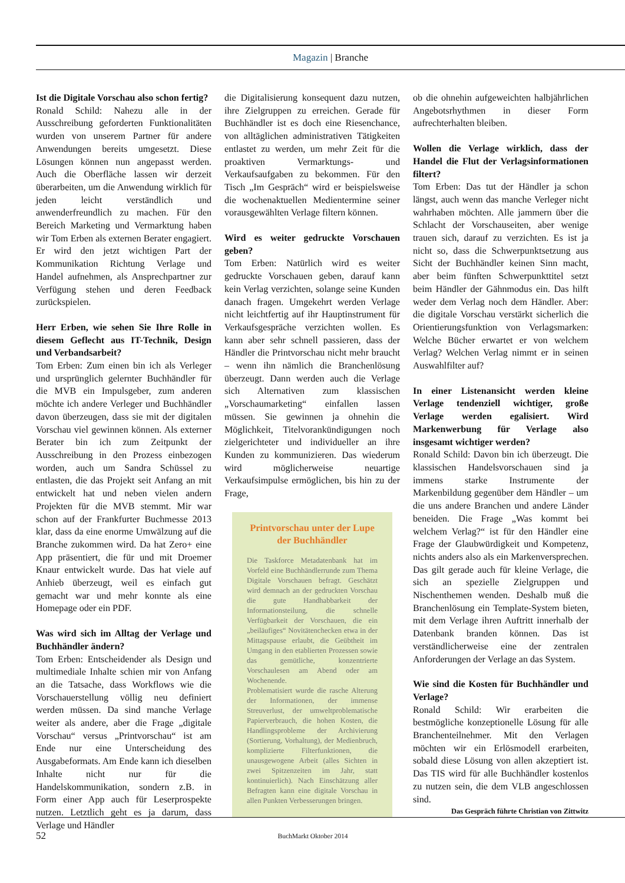Magazin | Branche
Ist die Digitale Vorschau also schon fertig?
Ronald Schild: Nahezu alle in der Ausschreibung geforderten Funktionalitäten wurden von unserem Partner für andere Anwendungen bereits umgesetzt. Diese Lösungen können nun angepasst werden. Auch die Oberfläche lassen wir derzeit überarbeiten, um die Anwendung wirklich für jeden leicht verständlich und anwenderfreundlich zu machen. Für den Bereich Marketing und Vermarktung haben wir Tom Erben als externen Berater engagiert. Er wird den jetzt wichtigen Part der Kommunikation Richtung Verlage und Handel aufnehmen, als Ansprechpartner zur Verfügung stehen und deren Feedback zurückspielen.
Herr Erben, wie sehen Sie Ihre Rolle in diesem Geflecht aus IT-Technik, Design und Verbandsarbeit?
Tom Erben: Zum einen bin ich als Verleger und ursprünglich gelernter Buchhändler für die MVB ein Impulsgeber, zum anderen möchte ich andere Verleger und Buchhändler davon überzeugen, dass sie mit der digitalen Vorschau viel gewinnen können. Als externer Berater bin ich zum Zeitpunkt der Ausschreibung in den Prozess einbezogen worden, auch um Sandra Schüssel zu entlasten, die das Projekt seit Anfang an mit entwickelt hat und neben vielen andern Projekten für die MVB stemmt. Mir war schon auf der Frankfurter Buchmesse 2013 klar, dass da eine enorme Umwälzung auf die Branche zukommen wird. Da hat Zero+ eine App präsentiert, die für und mit Droemer Knaur entwickelt wurde. Das hat viele auf Anhieb überzeugt, weil es einfach gut gemacht war und mehr konnte als eine Homepage oder ein PDF.
Was wird sich im Alltag der Verlage und Buchhändler ändern?
Tom Erben: Entscheidender als Design und multimediale Inhalte schien mir von Anfang an die Tatsache, dass Workflows wie die Vorschauerstellung völlig neu definiert werden müssen. Da sind manche Verlage weiter als andere, aber die Frage „digitale Vorschau“ versus „Printvorschau“ ist am Ende nur eine Unterscheidung des Ausgabeformats. Am Ende kann ich dieselben Inhalte nicht nur für die Handelskommunikation, sondern z.B. in Form einer App auch für Leserprospekte nutzen. Letztlich geht es ja darum, dass Verlage und Händler
die Digitalisierung konsequent dazu nutzen, ihre Zielgruppen zu erreichen. Gerade für Buchhändler ist es doch eine Riesenchance, von alltäglichen administrativen Tätigkeiten entlastet zu werden, um mehr Zeit für die proaktiven Vermarktungs- und Verkaufsaufgaben zu bekommen. Für den Tisch „Im Gespräch“ wird er beispielsweise die wochenaktuellen Medientermine seiner vorausgewählten Verlage filtern können.
Wird es weiter gedruckte Vorschauen geben?
Tom Erben: Natürlich wird es weiter gedruckte Vorschauen geben, darauf kann kein Verlag verzichten, solange seine Kunden danach fragen. Umgekehrt werden Verlage nicht leichtfertig auf ihr Hauptinstrument für Verkaufsgespräche verzichten wollen. Es kann aber sehr schnell passieren, dass der Händler die Printvorschau nicht mehr braucht – wenn ihn nämlich die Branchenlösung überzeugt. Dann werden auch die Verlage sich Alternativen zum klassischen „Vorschaumarketing“ einfallen lassen müssen. Sie gewinnen ja ohnehin die Möglichkeit, Titelvorankündigungen noch zielgerichteter und individueller an ihre Kunden zu kommunizieren. Das wiederum wird möglicherweise neuartige Verkaufsimpulse ermöglichen, bis hin zu der Frage,
Printvorschau unter der Lupe der Buchhändler
Die Taskforce Metadatenbank hat im Vorfeld eine Buchhändlerrunde zum Thema Digitale Vorschauen befragt. Geschätzt wird demnach an der gedruckten Vorschau die gute Handhabbarkeit der Informationsteilung, die schnelle Verfügbarkeit der Vorschauen, die ein „beiläufiges“ Novitätenchecken etwa in der Mittagspause erlaubt, die Geübtheit im Umgang in den etablierten Prozessen sowie das gemütliche, konzentrierte Vorschaulesen am Abend oder am Wochenende.
Problematisiert wurde die rasche Alterung der Informationen, der immense Streuverlust, der umweltproblematische Papierverbrauch, die hohen Kosten, die Handlingsprobleme der Archivierung (Sortierung, Vorhaltung), der Medienbruch, komplizierte Filterfunktionen, die unausgewogene Arbeit (alles Sichten in zwei Spitzenzeiten im Jahr, statt kontinuierlich). Nach Einschätzung aller Befragten kann eine digitale Vorschau in allen Punkten Verbesserungen bringen.
ob die ohnehin aufgeweichten halbjährlichen Angebotsrhythmen in dieser Form aufrechterhalten bleiben.
Wollen die Verlage wirklich, dass der Handel die Flut der Verlagsinformationen filtert?
Tom Erben: Das tut der Händler ja schon längst, auch wenn das manche Verleger nicht wahrhaben möchten. Alle jammern über die Schlacht der Vorschauseiten, aber wenige trauen sich, darauf zu verzichten. Es ist ja nicht so, dass die Schwerpunktsetzung aus Sicht der Buchhändler keinen Sinn macht, aber beim fünften Schwerpunkttitel setzt beim Händler der Gähnmodus ein. Das hilft weder dem Verlag noch dem Händler. Aber: die digitale Vorschau verstärkt sicherlich die Orientierungsfunktion von Verlagsmarken: Welche Bücher erwartet er von welchem Verlag? Welchen Verlag nimmt er in seinen Auswahlfilter auf?
In einer Listenansicht werden kleine Verlage tendenziell wichtiger, große Verlage werden egalisiert. Wird Markenwerbung für Verlage also insgesamt wichtiger werden?
Ronald Schild: Davon bin ich überzeugt. Die klassischen Handelsvorschauen sind ja immens starke Instrumente der Markenbildung gegenüber dem Händler – um die uns andere Branchen und andere Länder beneiden. Die Frage „Was kommt bei welchem Verlag?“ ist für den Händler eine Frage der Glaubwürdigkeit und Kompetenz, nichts anders also als ein Markenversprechen. Das gilt gerade auch für kleine Verlage, die sich an spezielle Zielgruppen und Nischenthemen wenden. Deshalb muß die Branchenlösung ein Template-System bieten, mit dem Verlage ihren Auftritt innerhalb der Datenbank branden können. Das ist verständlicherweise eine der zentralen Anforderungen der Verlage an das System.
Wie sind die Kosten für Buchhändler und Verlage?
Ronald Schild: Wir erarbeiten die bestmögliche konzeptionelle Lösung für alle Branchenteilnehmer. Mit den Verlagen möchten wir ein Erlösmodell erarbeiten, sobald diese Lösung von allen akzeptiert ist. Das TIS wird für alle Buchhändler kostenlos zu nutzen sein, die dem VLB angeschlossen sind.
Das Gespräch führte Christian von Zittwitz
52
BuchMarkt Oktober 2014